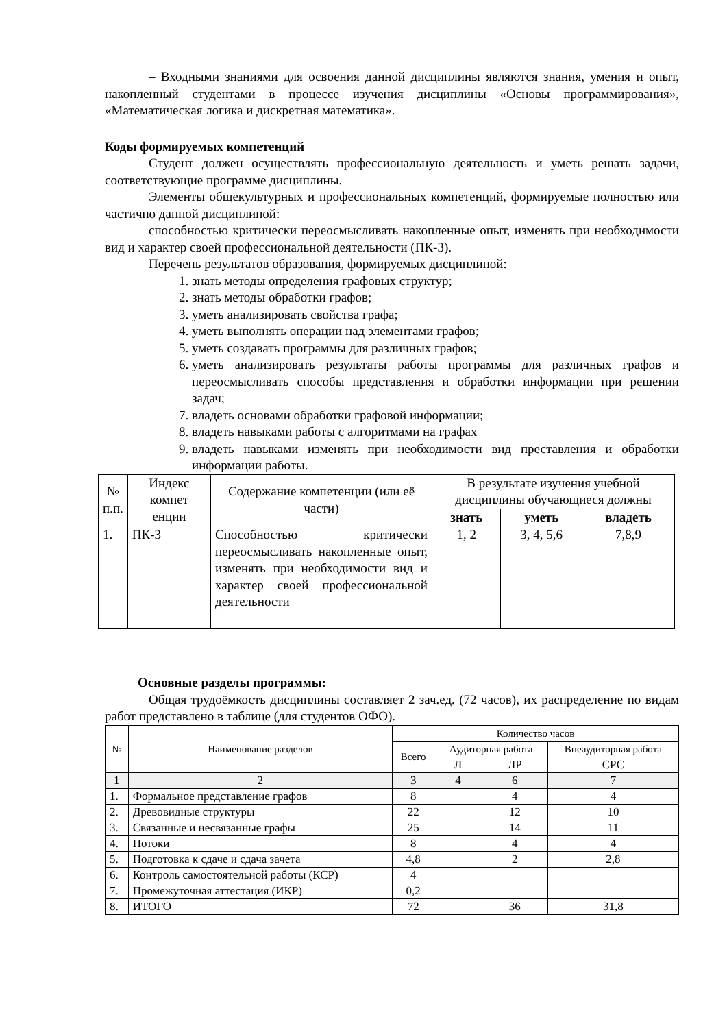– Входными знаниями для освоения данной дисциплины являются знания, умения и опыт, накопленный студентами в процессе изучения дисциплины «Основы программирования», «Математическая логика и дискретная математика».
Коды формируемых компетенций
Студент должен осуществлять профессиональную деятельность и уметь решать задачи, соответствующие программе дисциплины.
Элементы общекультурных и профессиональных компетенций, формируемые полностью или частично данной дисциплиной:
способностью критически переосмысливать накопленные опыт, изменять при необходимости вид и характер своей профессиональной деятельности (ПК-3).
Перечень результатов образования, формируемых дисциплиной:
1. знать методы определения графовых структур;
2. знать методы обработки графов;
3. уметь анализировать свойства графа;
4. уметь выполнять операции над элементами графов;
5. уметь создавать программы для различных графов;
6. уметь анализировать результаты работы программы для различных графов и переосмысливать способы представления и обработки информации при решении задач;
7. владеть основами обработки графовой информации;
8. владеть навыками работы с алгоритмами на графах
9. владеть навыками изменять при необходимости вид преставления и обработки информации работы.
| № п.п. | Индекс компет енции | Содержание компетенции (или её части) | В результате изучения учебной дисциплины обучающиеся должны | | |
| | | | знать | уметь | владеть |
| 1. | ПК-3 | Способностью критически переосмысливать накопленные опыт, изменять при необходимости вид и характер своей профессиональной деятельности | 1, 2 | 3, 4, 5,6 | 7,8,9 |
Основные разделы программы:
Общая трудоёмкость дисциплины составляет 2 зач.ед. (72 часов), их распределение по видам работ представлено в таблице (для студентов ОФО).
| № | Наименование разделов | Количество часов | | | |
| | | Всего | Аудиторная работа | | Внеаудиторная работа |
| | | | Л | ЛР | СРС |
| 1 | 2 | 3 | 4 | 6 | 7 |
| 1. | Формальное представление графов | 8 | | 4 | 4 |
| 2. | Древовидные структуры | 22 | | 12 | 10 |
| 3. | Связанные и несвязанные графы | 25 | | 14 | 11 |
| 4. | Потоки | 8 | | 4 | 4 |
| 5. | Подготовка к сдаче и сдача зачета | 4,8 | | 2 | 2,8 |
| 6. | Контроль самостоятельной работы (КСР) | 4 | | | |
| 7. | Промежуточная аттестация (ИКР) | 0,2 | | | |
| 8. | ИТОГО | 72 | | 36 | 31,8 |